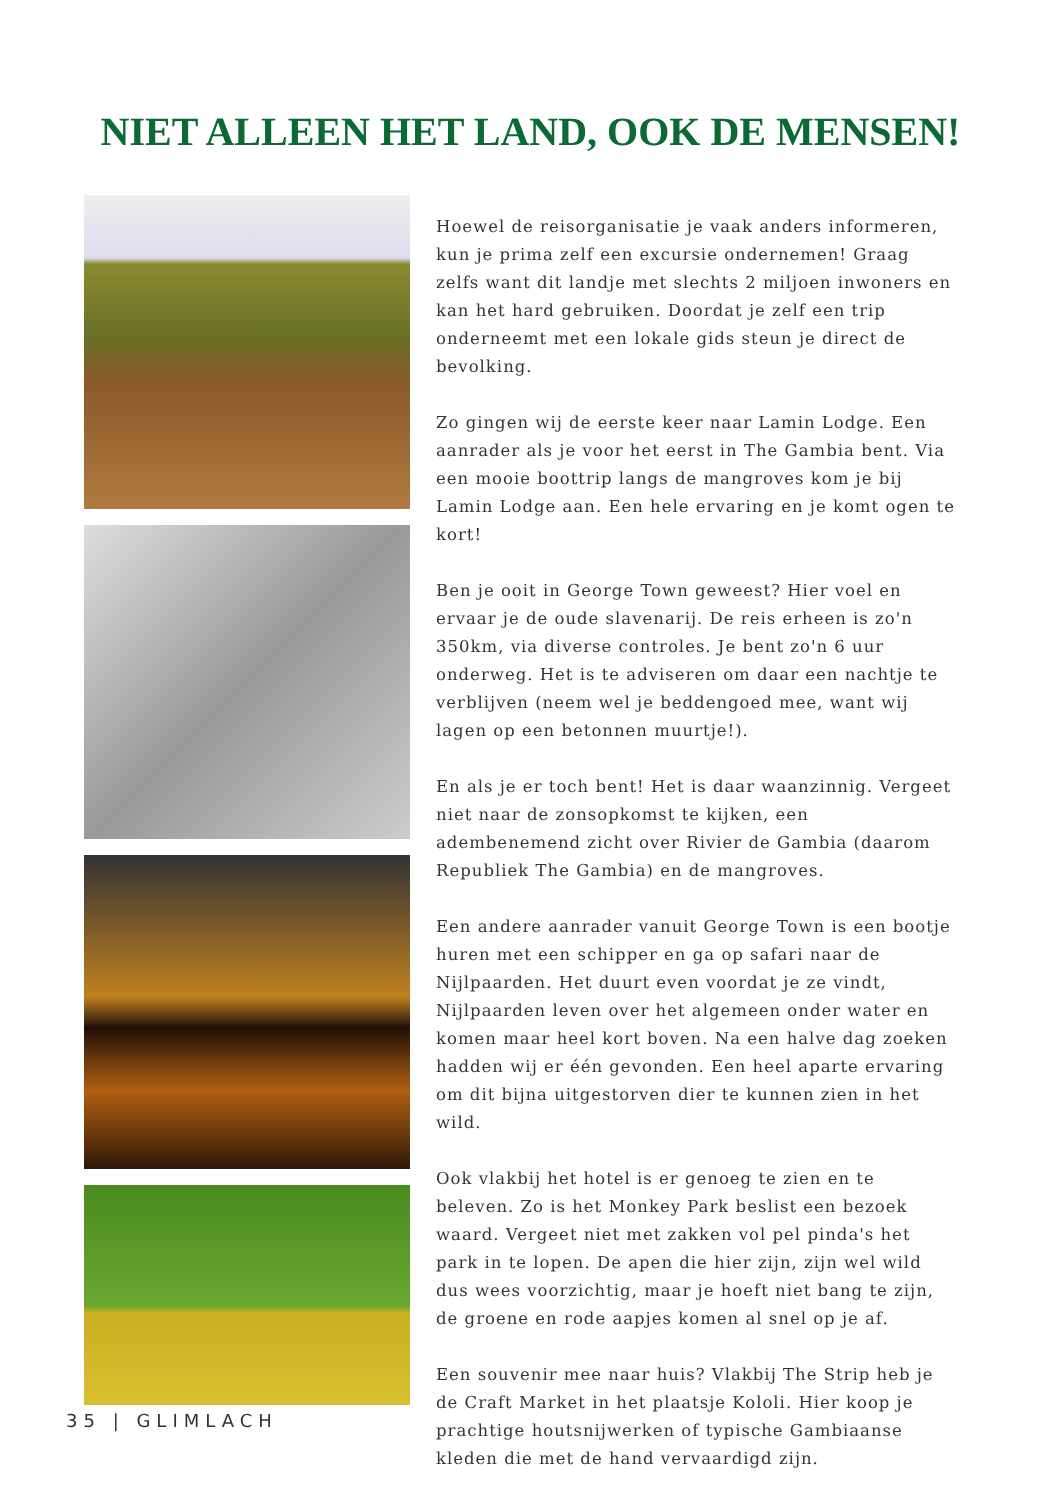NIET ALLEEN HET LAND, OOK DE MENSEN!
Hoewel de reisorganisatie je vaak anders informeren, kun je prima zelf een excursie ondernemen! Graag zelfs want dit landje met slechts 2 miljoen inwoners en kan het hard gebruiken. Doordat je zelf een trip onderneemt met een lokale gids steun je direct de bevolking.
Zo gingen wij de eerste keer naar Lamin Lodge. Een aanrader als je voor het eerst in The Gambia bent. Via een mooie boottrip langs de mangroves kom je bij Lamin Lodge aan. Een hele ervaring en je komt ogen te kort!
Ben je ooit in George Town geweest? Hier voel en ervaar je de oude slavenarij. De reis erheen is zo'n 350km, via diverse controles. Je bent zo'n 6 uur onderweg. Het is te adviseren om daar een nachtje te verblijven (neem wel je beddengoed mee, want wij lagen op een betonnen muurtje!).
En als je er toch bent! Het is daar waanzinnig. Vergeet niet naar de zonsopkomst te kijken, een adembenemend zicht over Rivier de Gambia (daarom Republiek The Gambia) en de mangroves.
Een andere aanrader vanuit George Town is een bootje huren met een schipper en ga op safari naar de Nijlpaarden. Het duurt even voordat je ze vindt, Nijlpaarden leven over het algemeen onder water en komen maar heel kort boven. Na een halve dag zoeken hadden wij er één gevonden. Een heel aparte ervaring om dit bijna uitgestorven dier te kunnen zien in het wild.
Ook vlakbij het hotel is er genoeg te zien en te beleven. Zo is het Monkey Park beslist een bezoek waard. Vergeet niet met zakken vol pel pinda's het park in te lopen. De apen die hier zijn, zijn wel wild dus wees voorzichtig, maar je hoeft niet bang te zijn, de groene en rode aapjes komen al snel op je af.
Een souvenir mee naar huis? Vlakbij The Strip heb je de Craft Market in het plaatsje Kololi. Hier koop je prachtige houtsnijwerken of typische Gambiaanse kleden die met de hand vervaardigd zijn.
35 | GLIMLACH